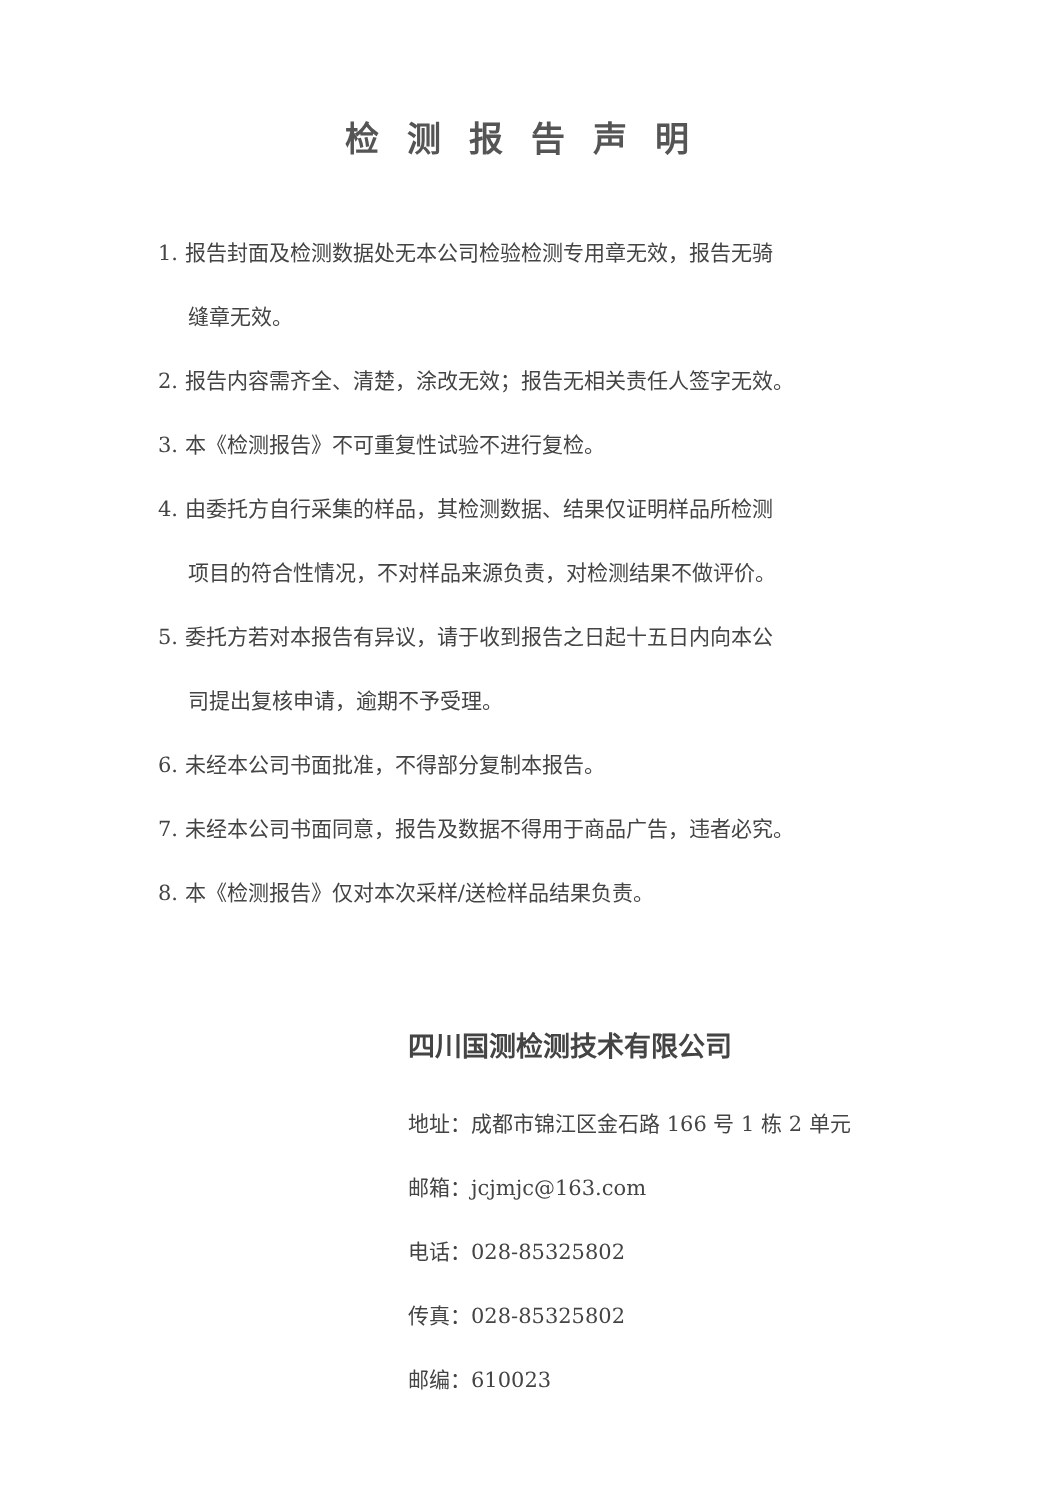检测报告声明
1. 报告封面及检测数据处无本公司检验检测专用章无效，报告无骑
缝章无效。
2. 报告内容需齐全、清楚，涂改无效；报告无相关责任人签字无效。
3. 本《检测报告》不可重复性试验不进行复检。
4. 由委托方自行采集的样品，其检测数据、结果仅证明样品所检测
项目的符合性情况，不对样品来源负责，对检测结果不做评价。
5. 委托方若对本报告有异议，请于收到报告之日起十五日内向本公
司提出复核申请，逾期不予受理。
6. 未经本公司书面批准，不得部分复制本报告。
7. 未经本公司书面同意，报告及数据不得用于商品广告，违者必究。
8. 本《检测报告》仅对本次采样/送检样品结果负责。
四川国测检测技术有限公司
地址：成都市锦江区金石路 166 号 1 栋 2 单元
邮箱：jcjmjc@163.com
电话：028-85325802
传真：028-85325802
邮编：610023